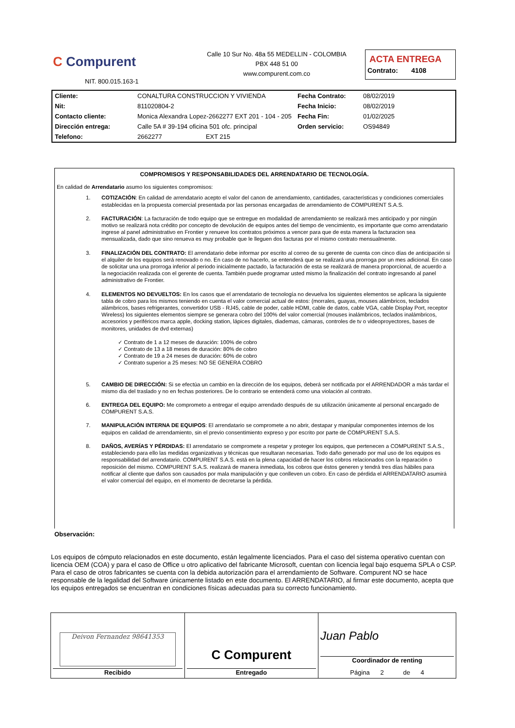C Compurent
NIT. 800.015.163-1
Calle 10 Sur No. 48a 55 MEDELLIN - COLOMBIA
PBX 448 51 00
www.compurent.com.co
ACTA ENTREGA
Contrato: 4108
| Cliente: | CONALTURA CONSTRUCCION Y VIVIENDA | Fecha Contrato: | 08/02/2019 |
| Nit: | 811020804-2 | Fecha Inicio: | 08/02/2019 |
| Contacto cliente: | Monica Alexandra Lopez-2662277 EXT 201 - 104 - 205 | Fecha Fin: | 01/02/2025 |
| Dirección entrega: | Calle 5A # 39-194 oficina 501 ofc. principal | Orden servicio: | OS94849 |
| Telefono: | 2662277 EXT 215 | | |
COMPROMISOS Y RESPONSABILIDADES DEL ARRENDATARIO DE TECNOLOGÍA.
En calidad de Arrendatario asumo los siguientes compromisos:
1. COTIZACIÓN: En calidad de arrendatario acepto el valor del canon de arrendamiento, cantidades, características y condiciones comerciales establecidas en la propuesta comercial presentada por las personas encargadas de arrendamiento de COMPURENT S.A.S.
2. FACTURACIÓN: La facturación de todo equipo que se entregue en modalidad de arrendamiento se realizará mes anticipado y por ningún motivo se realizará nota crédito por concepto de devolución de equipos antes del tiempo de vencimiento, es importante que como arrendatario ingrese al panel administrativo en Frontier y renueve los contratos próximos a vencer para que de esta manera la facturacion sea mensualizada, dado que sino renueva es muy probable que le lleguen dos facturas por el mismo contrato mensualmente.
3. FINALIZACIÓN DEL CONTRATO: El arrendatario debe informar por escrito al correo de su gerente de cuenta con cinco días de anticipación si el alquiler de los equipos será renovado o no. En caso de no hacerlo, se entenderá que se realizará una prorroga por un mes adicional. En caso de solicitar una una prorroga inferior al periodo inicialmente pactado, la facturación de esta se realizará de manera proporcional, de acuerdo a la negociación realizada con el gerente de cuenta. También puede programar usted mismo la finalización del contrato ingresando al panel administrativo de Frontier.
4. ELEMENTOS NO DEVUELTOS: En los casos que el arrendatario de tecnología no devuelva los siguientes elementos se aplicara la siguiente tabla de cobro para los mismos teniendo en cuenta el valor comercial actual de estos: (morrales, guayas, mouses alámbricos, teclados alámbricos, bases refrigerantes, convertidor USB - RJ45, cable de poder, cable HDMI, cable de datos, cable VGA, cable Display Port, receptor Wireless) los siguientes elementos siempre se generara cobro del 100% del valor comercial (mouses inalámbricos, teclados inalámbricos, accesorios y periféricos marca apple, docking station, lápices digitales, diademas, cámaras, controles de tv o videoproyectores, bases de monitores, unidades de dvd externas)
✓ Contrato de 1 a 12 meses de duración: 100% de cobro
✓ Contrato de 13 a 18 meses de duración: 80% de cobro
✓ Contrato de 19 a 24 meses de duración: 60% de cobro
✓ Contrato superior a 25 meses: NO SE GENERA COBRO
5. CAMBIO DE DIRECCIÓN: Si se efectúa un cambio en la dirección de los equipos, deberá ser notificada por el ARRENDADOR a más tardar el mismo día del traslado y no en fechas posteriores. De lo contrario se entenderá como una violación al contrato.
6. ENTREGA DEL EQUIPO: Me comprometo a entregar el equipo arrendado después de su utilización únicamente al personal encargado de COMPURENT S.A.S.
7. MANIPULACIÓN INTERNA DE EQUIPOS: El arrendatario se compromete a no abrir, destapar y manipular componentes internos de los equipos en calidad de arrendamiento, sin el previo consentimiento expreso y por escrito por parte de COMPURENT S.A.S.
8. DAÑOS, AVERÍAS Y PÉRDIDAS: El arrendatario se compromete a respetar y proteger los equipos, que pertenecen a COMPURENT S.A.S., estableciendo para ello las medidas organizativas y técnicas que resultaran necesarias. Todo daño generado por mal uso de los equipos es responsabilidad del arrendatario. COMPURENT S.A.S. está en la plena capacidad de hacer los cobros relacionados con la reparación o reposición del mismo. COMPURENT S.A.S. realizará de manera inmediata, los cobros que éstos generen y tendrá tres días hábiles para notificar al cliente que daños son causados por mala manipulación y que conlleven un cobro. En caso de pérdida el ARRENDATARIO asumirá el valor comercial del equipo, en el momento de decretarse la pérdida.
Observación:
Los equipos de cómputo relacionados en este documento, están legalmente licenciados. Para el caso del sistema operativo cuentan con licencia OEM (COA) y para el caso de Office u otro aplicativo del fabricante Microsoft, cuentan con licencia legal bajo esquema SPLA o CSP. Para el caso de otros fabricantes se cuenta con la debida autorización para el arrendamiento de Software. Compurent NO se hace responsable de la legalidad del Software únicamente listado en este documento. El ARRENDATARIO, al firmar este documento, acepta que los equipos entregados se encuentran en condiciones físicas adecuadas para su correcto funcionamiento.
| Deivon Fernandez 98641353 Recibido | C Compurent Entregado | Juan Pablo Coordinador de renting Página 2 de 4 |